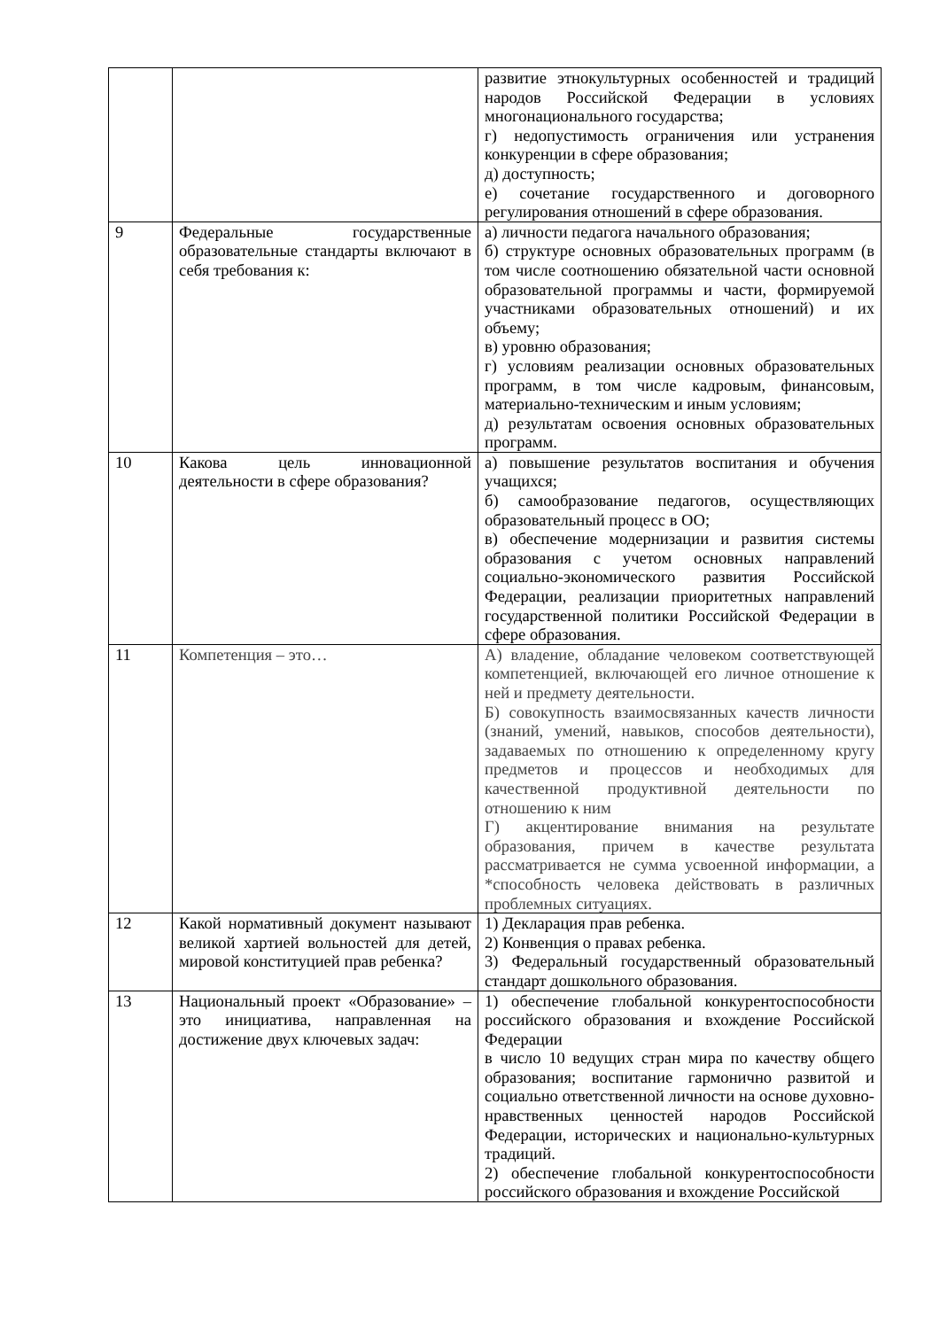| | | развитие этнокультурных особенностей и традиций народов Российской Федерации в условиях многонационального государства; г) недопустимость ограничения или устранения конкуренции в сфере образования; д) доступность; е) сочетание государственного и договорного регулирования отношений в сфере образования. |
| 9 | Федеральные государственные образовательные стандарты включают в себя требования к: | а) личности педагога начального образования; б) структуре основных образовательных программ (в том числе соотношению обязательной части основной образовательной программы и части, формируемой участниками образовательных отношений) и их объему; в) уровню образования; г) условиям реализации основных образовательных программ, в том числе кадровым, финансовым, материально-техническим и иным условиям; д) результатам освоения основных образовательных программ. |
| 10 | Какова цель инновационной деятельности в сфере образования? | а) повышение результатов воспитания и обучения учащихся; б) самообразование педагогов, осуществляющих образовательный процесс в ОО; в) обеспечение модернизации и развития системы образования с учетом основных направлений социально-экономического развития Российской Федерации, реализации приоритетных направлений государственной политики Российской Федерации в сфере образования. |
| 11 | Компетенция – это… | А) владение, обладание человеком соответствующей компетенцией, включающей его личное отношение к ней и предмету деятельности. Б) совокупность взаимосвязанных качеств личности (знаний, умений, навыков, способов деятельности), задаваемых по отношению к определенному кругу предметов и процессов и необходимых для качественной продуктивной деятельности по отношению к ним Г) акцентирование внимания на результате образования, причем в качестве результата рассматривается не сумма усвоенной информации, а *способность человека действовать в различных проблемных ситуациях. |
| 12 | Какой нормативный документ называют великой хартией вольностей для детей, мировой конституцией прав ребенка? | 1) Декларация прав ребенка. 2) Конвенция о правах ребенка. 3) Федеральный государственный образовательный стандарт дошкольного образования. |
| 13 | Национальный проект «Образование» – это инициатива, направленная на достижение двух ключевых задач: | 1) обеспечение глобальной конкурентоспособности российского образования и вхождение Российской Федерации в число 10 ведущих стран мира по качеству общего образования; воспитание гармонично развитой и социально ответственной личности на основе духовно-нравственных ценностей народов Российской Федерации, исторических и национально-культурных традиций. 2) обеспечение глобальной конкурентоспособности российского образования и вхождение Российской |